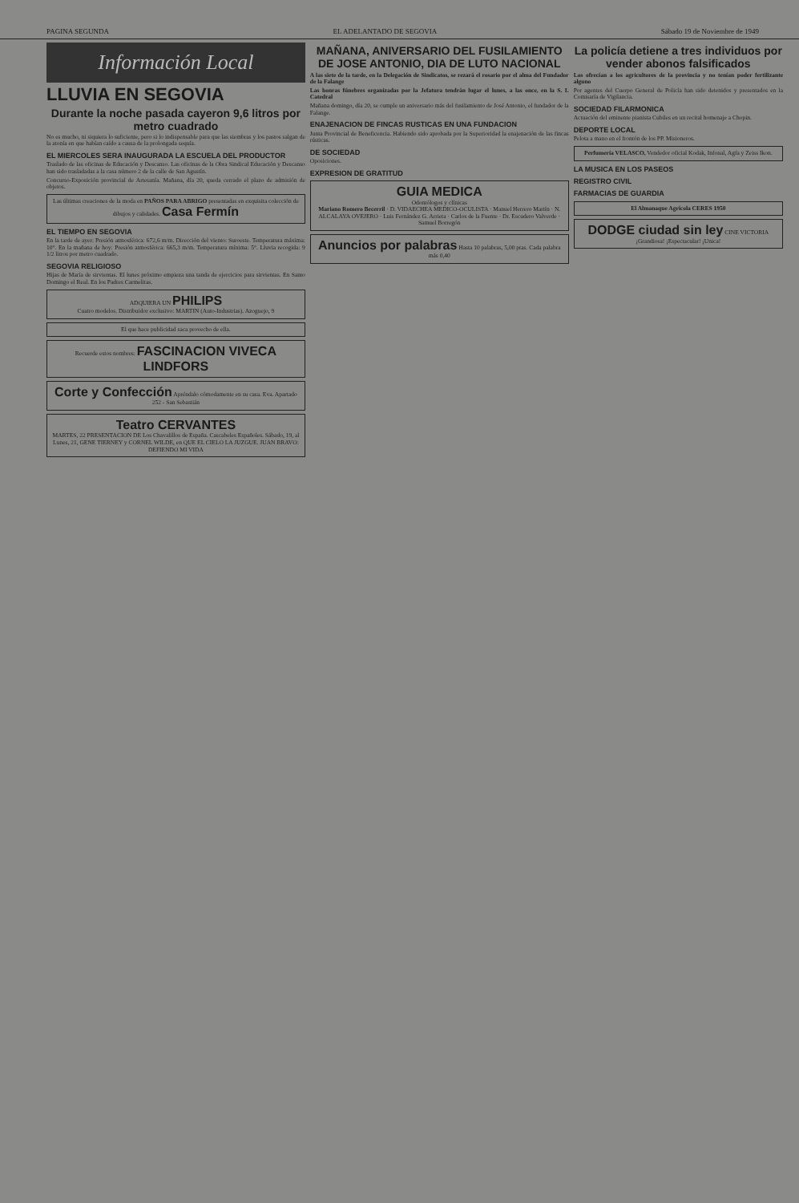PAGINA SEGUNDA EL ADELANTADO DE SEGOVIA Sábado 19 de Noviembre de 1949
Información Local
LLUVIA EN SEGOVIA
Durante la noche pasada cayeron 9,6 litros por metro cuadrado
No es mucho, ni siquiera lo suficiente, pero si lo indispensable para que las siembras y los pastos salgan de la atonía en que habían caído a causa de la prolongada sequía.
EL MIERCOLES SERA INAUGURADA LA ESCUELA DEL PRODUCTOR
Traslado de las oficinas de Educación y Descanso. Las oficinas de la Obra Sindical Educación y Descanso han sido trasladadas a la casa número 2 de la calle de San Agustín.
Concurso-Exposición provincial de Artesanía. Mañana, día 20, queda cerrado el plazo de admisión de objetos.
Las últimas creaciones de la moda en PAÑOS PARA ABRIGO presentadas en exquisita colección de dibujos y calidades. Casa Fermín
EL TIEMPO EN SEGOVIA
En la tarde de ayer: Presión atmosférica: 672,6 m/m. Dirección del viento: Suroeste. Temperatura máxima: 10°. En la mañana de hoy: Presión atmosférica: 665,3 m/m. Temperatura mínima: 5°. Lluvia recogida: 9 1/2 litros por metro cuadrado.
SEGOVIA RELIGIOSO
Hijas de María de sirvientas. El lunes próximo empieza una tanda de ejercicios para sirvientas. En Santo Domingo el Real. En los Padres Carmelitas.
ADQUIERA UN PHILIPS
Cuatro modelos. Distribuidor exclusivo: MARTIN (Auto-Industrias). Azoguejo, 9
El que hace publicidad saca provecho de ella.
Recuerde estos nombres: FASCINACION VIVECA LINDFORS
Corte y Confección Apréndalo cómodamente en su casa. Eva. Apartado 252 - San Sebastián
Teatro CERVANTES
MARTES, 22 PRESENTACION DE Los Chavalillos de España. Cascabeles Españoles. Sábado, 19, al Lunes, 21, GENE TIERNEY y CORNEL WILDE, en QUE EL CIELO LA JUZGUE. JUAN BRAVO: DEFIENDO MI VIDA
MAÑANA, ANIVERSARIO DEL FUSILAMIENTO DE JOSE ANTONIO, DIA DE LUTO NACIONAL
A las siete de la tarde, en la Delegación de Sindicatos, se rezará el rosario por el alma del Fundador de la Falange
Las honras fúnebres organizadas por la Jefatura tendrán lugar el lunes, a las once, en la S. I. Catedral
Mañana domingo, día 20, se cumple un aniversario más del fusilamiento de José Antonio, el fundador de la Falange.
ENAJENACION DE FINCAS RUSTICAS EN UNA FUNDACION
Junta Provincial de Beneficencia. Habiendo sido aprobada por la Superioridad la enajenación de las fincas rústicas.
DE SOCIEDAD
Oposiciones.
EXPRESION DE GRATITUD
GUIA MEDICA
Odontólogos y clínicas
Mariano Romero Becerril · D. VIDAECHEA MEDICO-OCULISTA · Manuel Herrero Martín · N. ALCALAYA OVEJERO · Luis Fernández G. Arrieta · Carlos de la Fuente · Dr. Escudero Valverde · Samuel Borregón
Anuncios por palabras Hasta 10 palabras, 5,00 ptas. Cada palabra más 0,40
La policía detiene a tres individuos por vender abonos falsificados
Los ofrecían a los agricultores de la provincia y no tenían poder fertilizante alguno
Por agentes del Cuerpo General de Policía han sido detenidos y presentados en la Comisaría de Vigilancia.
SOCIEDAD FILARMONICA
Actuación del eminente pianista Cubiles en un recital homenaje a Chopin.
DEPORTE LOCAL
Pelota a mano en el frontón de los PP. Misioneros.
Perfumería VELASCO, Vendedor oficial Kodak, Infonal, Agfa y Zeiss Ikon.
LA MUSICA EN LOS PASEOS
REGISTRO CIVIL
FARMACIAS DE GUARDIA
El Almanaque Agrícola CERES 1950
DODGE ciudad sin ley CINE VICTORIA ¡Grandiosa! ¡Espectacular! ¡Unica!